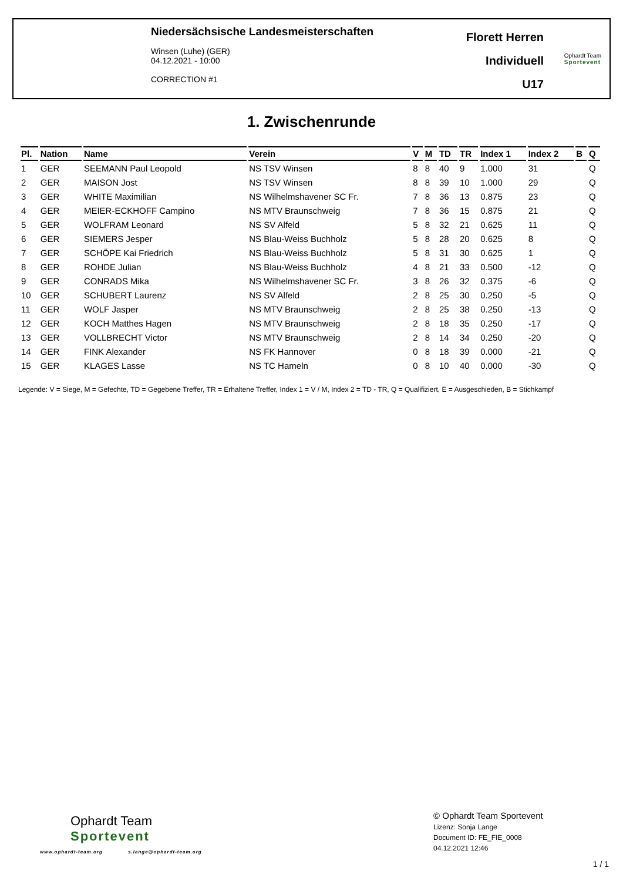Niedersächsische Landesmeisterschaften
Winsen (Luhe) (GER)
04.12.2021 - 10:00
CORRECTION #1
Florett Herren
Individuell
U17
Ophardt Team
Sportevent
1. Zwischenrunde
| Pl. | Nation | Name | Verein | V | M | TD | TR | Index 1 | Index 2 | B | Q |
| --- | --- | --- | --- | --- | --- | --- | --- | --- | --- | --- | --- |
| 1 | GER | SEEMANN Paul Leopold | NS TSV Winsen | 8 | 8 | 40 | 9 | 1.000 | 31 | | Q |
| 2 | GER | MAISON Jost | NS TSV Winsen | 8 | 8 | 39 | 10 | 1.000 | 29 | | Q |
| 3 | GER | WHITE Maximilian | NS Wilhelmshavener SC Fr. | 7 | 8 | 36 | 13 | 0.875 | 23 | | Q |
| 4 | GER | MEIER-ECKHOFF Campino | NS MTV Braunschweig | 7 | 8 | 36 | 15 | 0.875 | 21 | | Q |
| 5 | GER | WOLFRAM Leonard | NS SV Alfeld | 5 | 8 | 32 | 21 | 0.625 | 11 | | Q |
| 6 | GER | SIEMERS Jesper | NS Blau-Weiss Buchholz | 5 | 8 | 28 | 20 | 0.625 | 8 | | Q |
| 7 | GER | SCHÖPE Kai Friedrich | NS Blau-Weiss Buchholz | 5 | 8 | 31 | 30 | 0.625 | 1 | | Q |
| 8 | GER | ROHDE Julian | NS Blau-Weiss Buchholz | 4 | 8 | 21 | 33 | 0.500 | -12 | | Q |
| 9 | GER | CONRADS Mika | NS Wilhelmshavener SC Fr. | 3 | 8 | 26 | 32 | 0.375 | -6 | | Q |
| 10 | GER | SCHUBERT Laurenz | NS SV Alfeld | 2 | 8 | 25 | 30 | 0.250 | -5 | | Q |
| 11 | GER | WOLF Jasper | NS MTV Braunschweig | 2 | 8 | 25 | 38 | 0.250 | -13 | | Q |
| 12 | GER | KOCH Matthes Hagen | NS MTV Braunschweig | 2 | 8 | 18 | 35 | 0.250 | -17 | | Q |
| 13 | GER | VOLLBRECHT Victor | NS MTV Braunschweig | 2 | 8 | 14 | 34 | 0.250 | -20 | | Q |
| 14 | GER | FINK Alexander | NS FK Hannover | 0 | 8 | 18 | 39 | 0.000 | -21 | | Q |
| 15 | GER | KLAGES Lasse | NS TC Hameln | 0 | 8 | 10 | 40 | 0.000 | -30 | | Q |
Legende: V = Siege, M = Gefechte, TD = Gegebene Treffer, TR = Erhaltene Treffer, Index 1 = V / M, Index 2 = TD - TR, Q = Qualifiziert, E = Ausgeschieden, B = Stichkampf
Ophardt Team
Sportevent
www.ophardt-team.org s.lange@ophardt-team.org
© Ophardt Team Sportevent
Lizenz: Sonja Lange
Document ID: FE_FIE_0008
04.12.2021 12:46
1 / 1